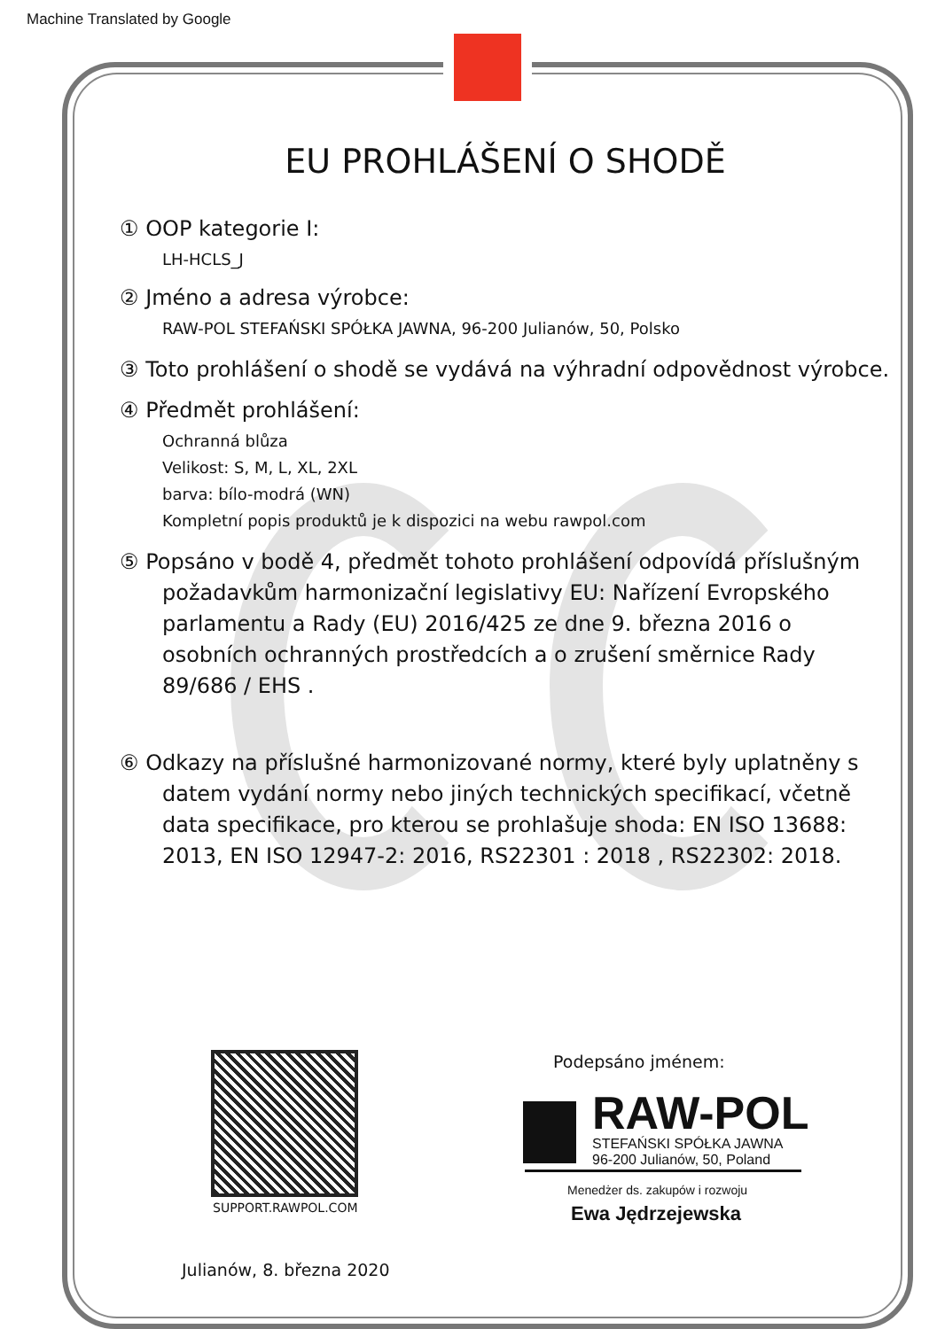Machine Translated by Google
EU PROHLÁŠENÍ O SHODĚ
① OOP kategorie I:
LH-HCLS_J
② Jméno a adresa výrobce:
RAW-POL STEFAŃSKI SPÓŁKA JAWNA, 96-200 Julianów, 50, Polsko
③ Toto prohlášení o shodě se vydává na výhradní odpovědnost výrobce.
④ Předmět prohlášení:
Ochranná blůza
Velikost: S, M, L, XL, 2XL
barva: bílo-modrá (WN)
Kompletní popis produktů je k dispozici na webu rawpol.com
⑤ Popsáno v bodě 4, předmět tohoto prohlášení odpovídá příslušným požadavkům harmonizační legislativy EU: Nařízení Evropského parlamentu a Rady (EU) 2016/425 ze dne 9. března 2016 o osobních ochranných prostředcích a o zrušení směrnice Rady 89/686 / EHS .
⑥ Odkazy na příslušné harmonizované normy, které byly uplatněny s datem vydání normy nebo jiných technických specifikací, včetně data specifikace, pro kterou se prohlašuje shoda: EN ISO 13688: 2013, EN ISO 12947-2: 2016, RS22301 : 2018 , RS22302: 2018.
SUPPORT.RAWPOL.COM
Podepsáno jménem:
RAW-POL
STEFAŃSKI SPÓŁKA JAWNA
96-200 Julianów, 50, Poland
Menedżer ds. zakupów i rozwoju
Ewa Jędrzejewska
Julianów, 8. března 2020